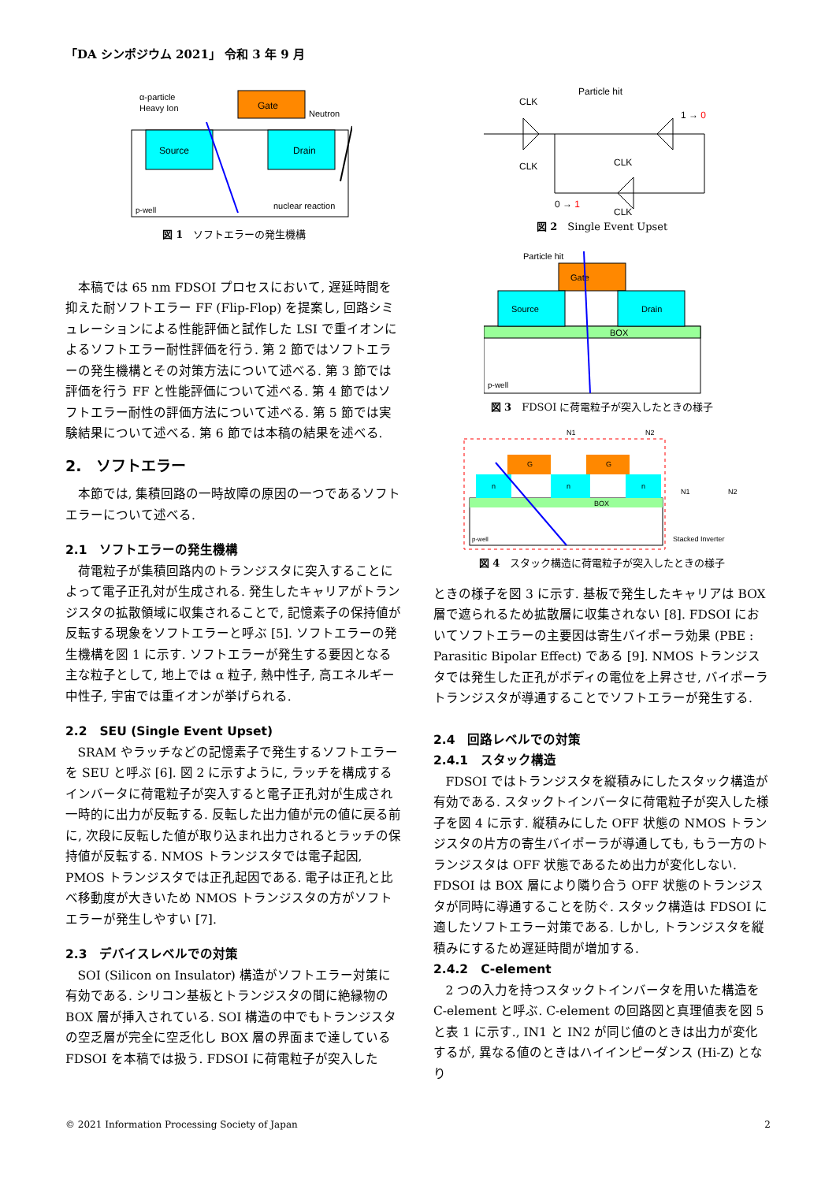「DA シンポジウム 2021」 令和 3 年 9 月
Gate
Source
Drain
α-particle
Heavy Ion
Neutron
p-well
nuclear reaction
図 1　ソフトエラーの発生機構
本稿では 65 nm FDSOI プロセスにおいて, 遅延時間を抑えた耐ソフトエラー FF (Flip-Flop) を提案し, 回路シミュレーションによる性能評価と試作した LSI で重イオンによるソフトエラー耐性評価を行う. 第 2 節ではソフトエラーの発生機構とその対策方法について述べる. 第 3 節では評価を行う FF と性能評価について述べる. 第 4 節ではソフトエラー耐性の評価方法について述べる. 第 5 節では実験結果について述べる. 第 6 節では本稿の結果を述べる.
2.　ソフトエラー
本節では, 集積回路の一時故障の原因の一つであるソフトエラーについて述べる.
2.1　ソフトエラーの発生機構
荷電粒子が集積回路内のトランジスタに突入することによって電子正孔対が生成される. 発生したキャリアがトランジスタの拡散領域に収集されることで, 記憶素子の保持値が反転する現象をソフトエラーと呼ぶ [5]. ソフトエラーの発生機構を図 1 に示す. ソフトエラーが発生する要因となる主な粒子として, 地上では α 粒子, 熱中性子, 高エネルギー中性子, 宇宙では重イオンが挙げられる.
2.2　SEU (Single Event Upset)
SRAM やラッチなどの記憶素子で発生するソフトエラーを SEU と呼ぶ [6]. 図 2 に示すように, ラッチを構成するインバータに荷電粒子が突入すると電子正孔対が生成され一時的に出力が反転する. 反転した出力値が元の値に戻る前に, 次段に反転した値が取り込まれ出力されるとラッチの保持値が反転する. NMOS トランジスタでは電子起因, PMOS トランジスタでは正孔起因である. 電子は正孔と比べ移動度が大きいため NMOS トランジスタの方がソフトエラーが発生しやすい [7].
2.3　デバイスレベルでの対策
SOI (Silicon on Insulator) 構造がソフトエラー対策に有効である. シリコン基板とトランジスタの間に絶縁物の BOX 層が挿入されている. SOI 構造の中でもトランジスタの空乏層が完全に空乏化し BOX 層の界面まで達している FDSOI を本稿では扱う. FDSOI に荷電粒子が突入した
CLK
CLK
Particle hit
1 → 0
CLK
CLK
0 → 1
図 2　Single Event Upset
BOX
Gate
Source
Drain
Particle hit
p-well
図 3　FDSOI に荷電粒子が突入したときの様子
BOX
n
n
n
G
G
N1
N2
p-well
N1
N2
Stacked Inverter
図 4　スタック構造に荷電粒子が突入したときの様子
ときの様子を図 3 に示す. 基板で発生したキャリアは BOX 層で遮られるため拡散層に収集されない [8]. FDSOI においてソフトエラーの主要因は寄生バイポーラ効果 (PBE : Parasitic Bipolar Effect) である [9]. NMOS トランジスタでは発生した正孔がボディの電位を上昇させ, バイポーラトランジスタが導通することでソフトエラーが発生する.
2.4　回路レベルでの対策
2.4.1　スタック構造
FDSOI ではトランジスタを縦積みにしたスタック構造が有効である. スタックトインバータに荷電粒子が突入した様子を図 4 に示す. 縦積みにした OFF 状態の NMOS トランジスタの片方の寄生バイポーラが導通しても, もう一方のトランジスタは OFF 状態であるため出力が変化しない. FDSOI は BOX 層により隣り合う OFF 状態のトランジスタが同時に導通することを防ぐ. スタック構造は FDSOI に適したソフトエラー対策である. しかし, トランジスタを縦積みにするため遅延時間が増加する.
2.4.2　C-element
2 つの入力を持つスタックトインバータを用いた構造を C-element と呼ぶ. C-element の回路図と真理値表を図 5 と表 1 に示す., IN1 と IN2 が同じ値のときは出力が変化するが, 異なる値のときはハイインピーダンス (Hi-Z) となり
© 2021 Information Processing Society of Japan 2